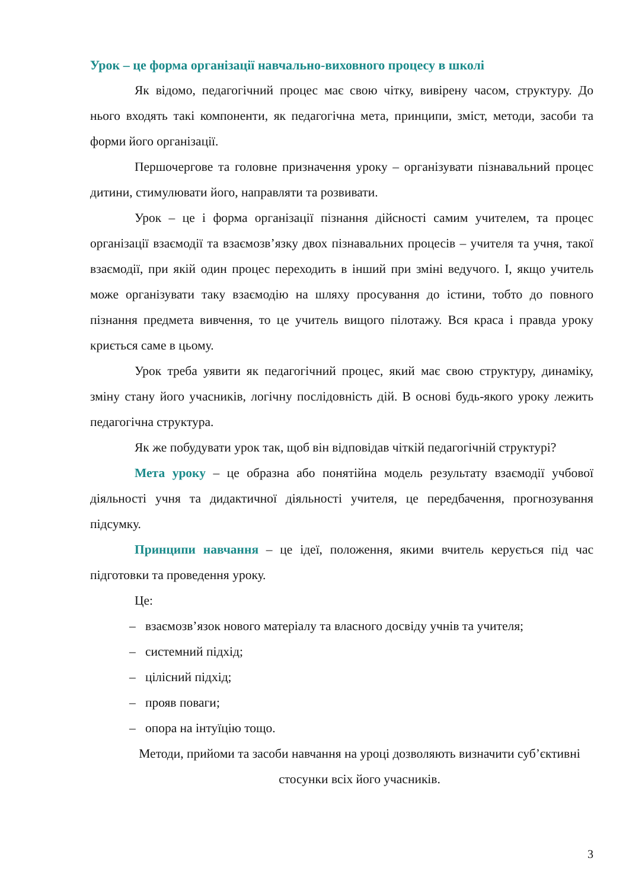Урок – це форма організації навчально-виховного процесу в школі
Як відомо, педагогічний процес має свою чітку, вивірену часом, структуру. До нього входять такі компоненти, як педагогічна мета, принципи, зміст, методи, засоби та форми його організації.
Першочергове та головне призначення уроку – організувати пізнавальний процес дитини, стимулювати його, направляти та розвивати.
Урок – це і форма організації пізнання дійсності самим учителем, та процес організації взаємодії та взаємозв’язку двох пізнавальних процесів – учителя та учня, такої взаємодії, при якій один процес переходить в інший при зміні ведучого. І, якщо учитель може організувати таку взаємодію на шляху просування до істини, тобто до повного пізнання предмета вивчення, то це учитель вищого пілотажу. Вся краса і правда уроку криється саме в цьому.
Урок треба уявити як педагогічний процес, який має свою структуру, динаміку, зміну стану його учасників, логічну послідовність дій. В основі будь-якого уроку лежить педагогічна структура.
Як же побудувати урок так, щоб він відповідав чіткій педагогічній структурі?
Мета уроку – це образна або понятійна модель результату взаємодії учбової діяльності учня та дидактичної діяльності учителя, це передбачення, прогнозування підсумку.
Принципи навчання – це ідеї, положення, якими вчитель керується під час підготовки та проведення уроку.
Це:
– взаємозв’язок нового матеріалу та власного досвіду учнів та учителя;
– системний підхід;
– цілісний підхід;
– прояв поваги;
– опора на інтуїцію тощо.
Методи, прийоми та засоби навчання на уроці дозволяють визначити суб’єктивні стосунки всіх його учасників.
3